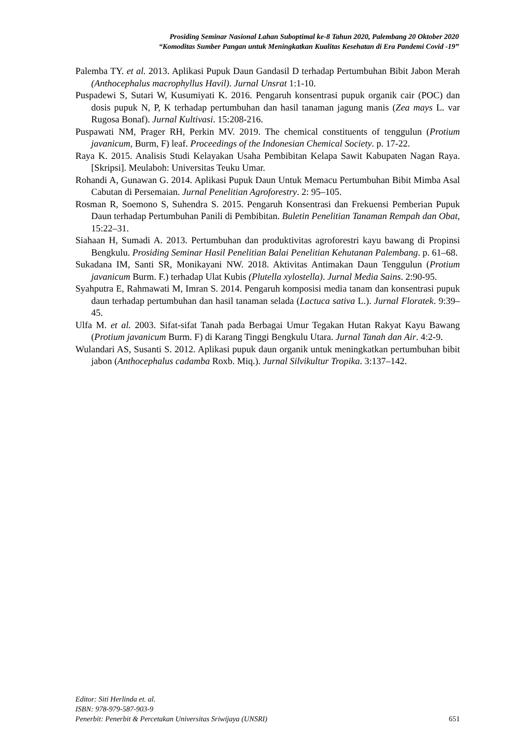Prosiding Seminar Nasional Lahan Suboptimal ke-8 Tahun 2020, Palembang 20 Oktober 2020
“Komoditas Sumber Pangan untuk Meningkatkan Kualitas Kesehatan di Era Pandemi Covid -19”
Palemba TY. et al. 2013. Aplikasi Pupuk Daun Gandasil D terhadap Pertumbuhan Bibit Jabon Merah (Anthocephalus macrophyllus Havil). Jurnal Unsrat 1:1-10.
Puspadewi S, Sutari W, Kusumiyati K. 2016. Pengaruh konsentrasi pupuk organik cair (POC) dan dosis pupuk N, P, K terhadap pertumbuhan dan hasil tanaman jagung manis (Zea mays L. var Rugosa Bonaf). Jurnal Kultivasi. 15:208-216.
Puspawati NM, Prager RH, Perkin MV. 2019. The chemical constituents of tenggulun (Protium javanicum, Burm, F) leaf. Proceedings of the Indonesian Chemical Society. p. 17-22.
Raya K. 2015. Analisis Studi Kelayakan Usaha Pembibitan Kelapa Sawit Kabupaten Nagan Raya. [Skripsi]. Meulaboh: Universitas Teuku Umar.
Rohandi A, Gunawan G. 2014. Aplikasi Pupuk Daun Untuk Memacu Pertumbuhan Bibit Mimba Asal Cabutan di Persemaian. Jurnal Penelitian Agroforestry. 2: 95–105.
Rosman R, Soemono S, Suhendra S. 2015. Pengaruh Konsentrasi dan Frekuensi Pemberian Pupuk Daun terhadap Pertumbuhan Panili di Pembibitan. Buletin Penelitian Tanaman Rempah dan Obat, 15:22–31.
Siahaan H, Sumadi A. 2013. Pertumbuhan dan produktivitas agroforestri kayu bawang di Propinsi Bengkulu. Prosiding Seminar Hasil Penelitian Balai Penelitian Kehutanan Palembang. p. 61–68.
Sukadana IM, Santi SR, Monikayani NW. 2018. Aktivitas Antimakan Daun Tenggulun (Protium javanicum Burm. F.) terhadap Ulat Kubis (Plutella xylostella). Jurnal Media Sains. 2:90-95.
Syahputra E, Rahmawati M, Imran S. 2014. Pengaruh komposisi media tanam dan konsentrasi pupuk daun terhadap pertumbuhan dan hasil tanaman selada (Lactuca sativa L.). Jurnal Floratek. 9:39–45.
Ulfa M. et al. 2003. Sifat-sifat Tanah pada Berbagai Umur Tegakan Hutan Rakyat Kayu Bawang (Protium javanicum Burm. F) di Karang Tinggi Bengkulu Utara. Jurnal Tanah dan Air. 4:2-9.
Wulandari AS, Susanti S. 2012. Aplikasi pupuk daun organik untuk meningkatkan pertumbuhan bibit jabon (Anthocephalus cadamba Roxb. Miq.). Jurnal Silvikultur Tropika. 3:137–142.
Editor: Siti Herlinda et. al.
ISBN: 978-979-587-903-9
Penerbit: Penerbit & Percetakan Universitas Sriwijaya (UNSRI) 651